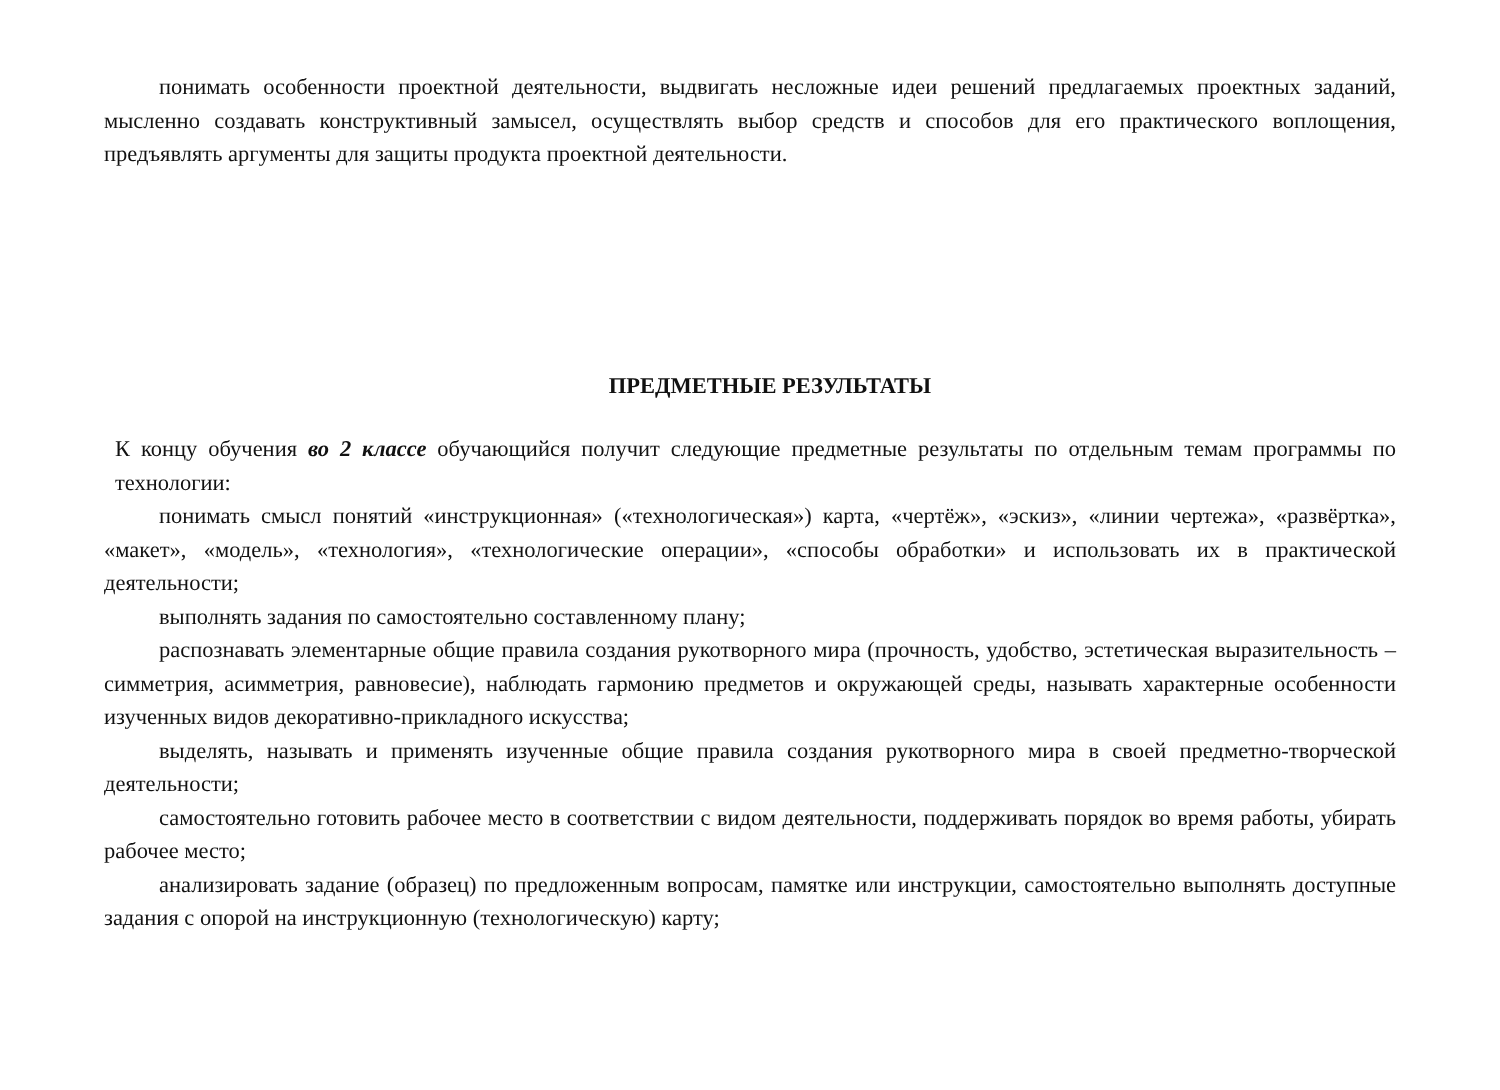понимать особенности проектной деятельности, выдвигать несложные идеи решений предлагаемых проектных заданий, мысленно создавать конструктивный замысел, осуществлять выбор средств и способов для его практического воплощения, предъявлять аргументы для защиты продукта проектной деятельности.
ПРЕДМЕТНЫЕ РЕЗУЛЬТАТЫ
К концу обучения во 2 классе обучающийся получит следующие предметные результаты по отдельным темам программы по технологии:
понимать смысл понятий «инструкционная» («технологическая») карта, «чертёж», «эскиз», «линии чертежа», «развёртка», «макет», «модель», «технология», «технологические операции», «способы обработки» и использовать их в практической деятельности;
выполнять задания по самостоятельно составленному плану;
распознавать элементарные общие правила создания рукотворного мира (прочность, удобство, эстетическая выразительность – симметрия, асимметрия, равновесие), наблюдать гармонию предметов и окружающей среды, называть характерные особенности изученных видов декоративно-прикладного искусства;
выделять, называть и применять изученные общие правила создания рукотворного мира в своей предметно-творческой деятельности;
самостоятельно готовить рабочее место в соответствии с видом деятельности, поддерживать порядок во время работы, убирать рабочее место;
анализировать задание (образец) по предложенным вопросам, памятке или инструкции, самостоятельно выполнять доступные задания с опорой на инструкционную (технологическую) карту;